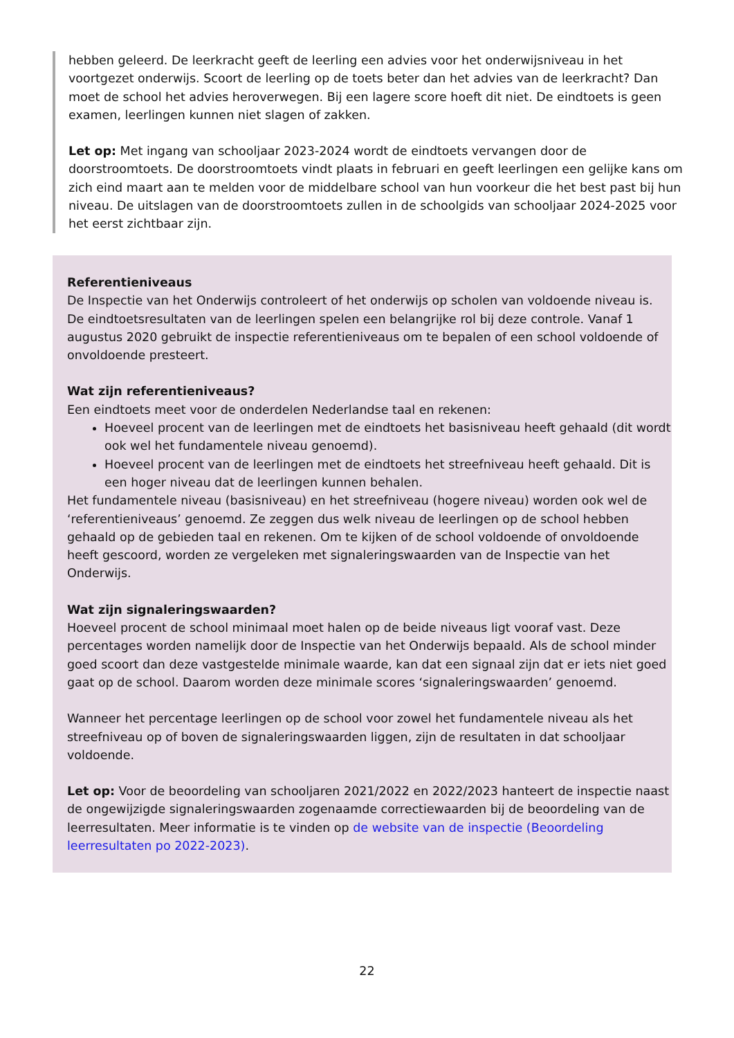hebben geleerd. De leerkracht geeft de leerling een advies voor het onderwijsniveau in het voortgezet onderwijs. Scoort de leerling op de toets beter dan het advies van de leerkracht? Dan moet de school het advies heroverwegen. Bij een lagere score hoeft dit niet. De eindtoets is geen examen, leerlingen kunnen niet slagen of zakken.
Let op: Met ingang van schooljaar 2023-2024 wordt de eindtoets vervangen door de doorstroomtoets. De doorstroomtoets vindt plaats in februari en geeft leerlingen een gelijke kans om zich eind maart aan te melden voor de middelbare school van hun voorkeur die het best past bij hun niveau. De uitslagen van de doorstroomtoets zullen in de schoolgids van schooljaar 2024-2025 voor het eerst zichtbaar zijn.
Referentieniveaus
De Inspectie van het Onderwijs controleert of het onderwijs op scholen van voldoende niveau is. De eindtoetsresultaten van de leerlingen spelen een belangrijke rol bij deze controle. Vanaf 1 augustus 2020 gebruikt de inspectie referentieniveaus om te bepalen of een school voldoende of onvoldoende presteert.
Wat zijn referentieniveaus?
Een eindtoets meet voor de onderdelen Nederlandse taal en rekenen:
Hoeveel procent van de leerlingen met de eindtoets het basisniveau heeft gehaald (dit wordt ook wel het fundamentele niveau genoemd).
Hoeveel procent van de leerlingen met de eindtoets het streefniveau heeft gehaald. Dit is een hoger niveau dat de leerlingen kunnen behalen.
Het fundamentele niveau (basisniveau) en het streefniveau (hogere niveau) worden ook wel de ‘referentieniveaus’ genoemd. Ze zeggen dus welk niveau de leerlingen op de school hebben gehaald op de gebieden taal en rekenen. Om te kijken of de school voldoende of onvoldoende heeft gescoord, worden ze vergeleken met signaleringswaarden van de Inspectie van het Onderwijs.
Wat zijn signaleringswaarden?
Hoeveel procent de school minimaal moet halen op de beide niveaus ligt vooraf vast. Deze percentages worden namelijk door de Inspectie van het Onderwijs bepaald. Als de school minder goed scoort dan deze vastgestelde minimale waarde, kan dat een signaal zijn dat er iets niet goed gaat op de school. Daarom worden deze minimale scores ‘signaleringswaarden’ genoemd.
Wanneer het percentage leerlingen op de school voor zowel het fundamentele niveau als het streefniveau op of boven de signaleringswaarden liggen, zijn de resultaten in dat schooljaar voldoende.
Let op: Voor de beoordeling van schooljaren 2021/2022 en 2022/2023 hanteert de inspectie naast de ongewijzigde signaleringswaarden zogenaamde correctiewaarden bij de beoordeling van de leerresultaten. Meer informatie is te vinden op de website van de inspectie (Beoordeling leerresultaten po 2022-2023).
22